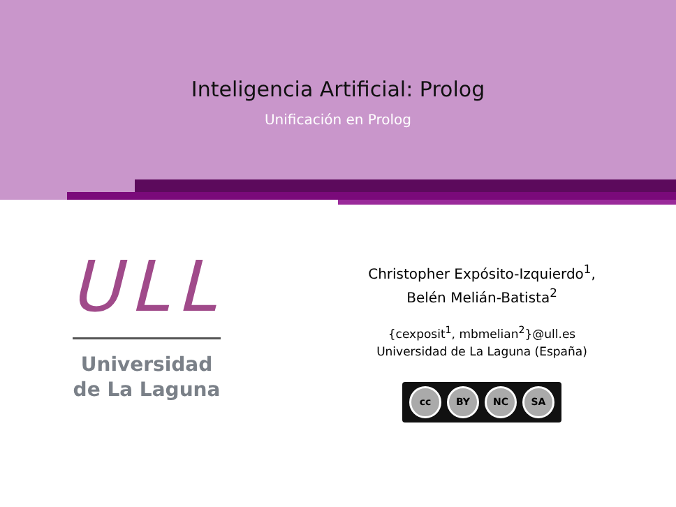Inteligencia Artificial: Prolog
Unificación en Prolog
ULL
Universidad
de La Laguna
Christopher Expósito-Izquierdo<sup>1</sup>,
Belén Melián-Batista<sup>2</sup>
{cexposit<sup>1</sup>, mbmelian<sup>2</sup>}@ull.es
Universidad de La Laguna (España)
cc BY NC SA